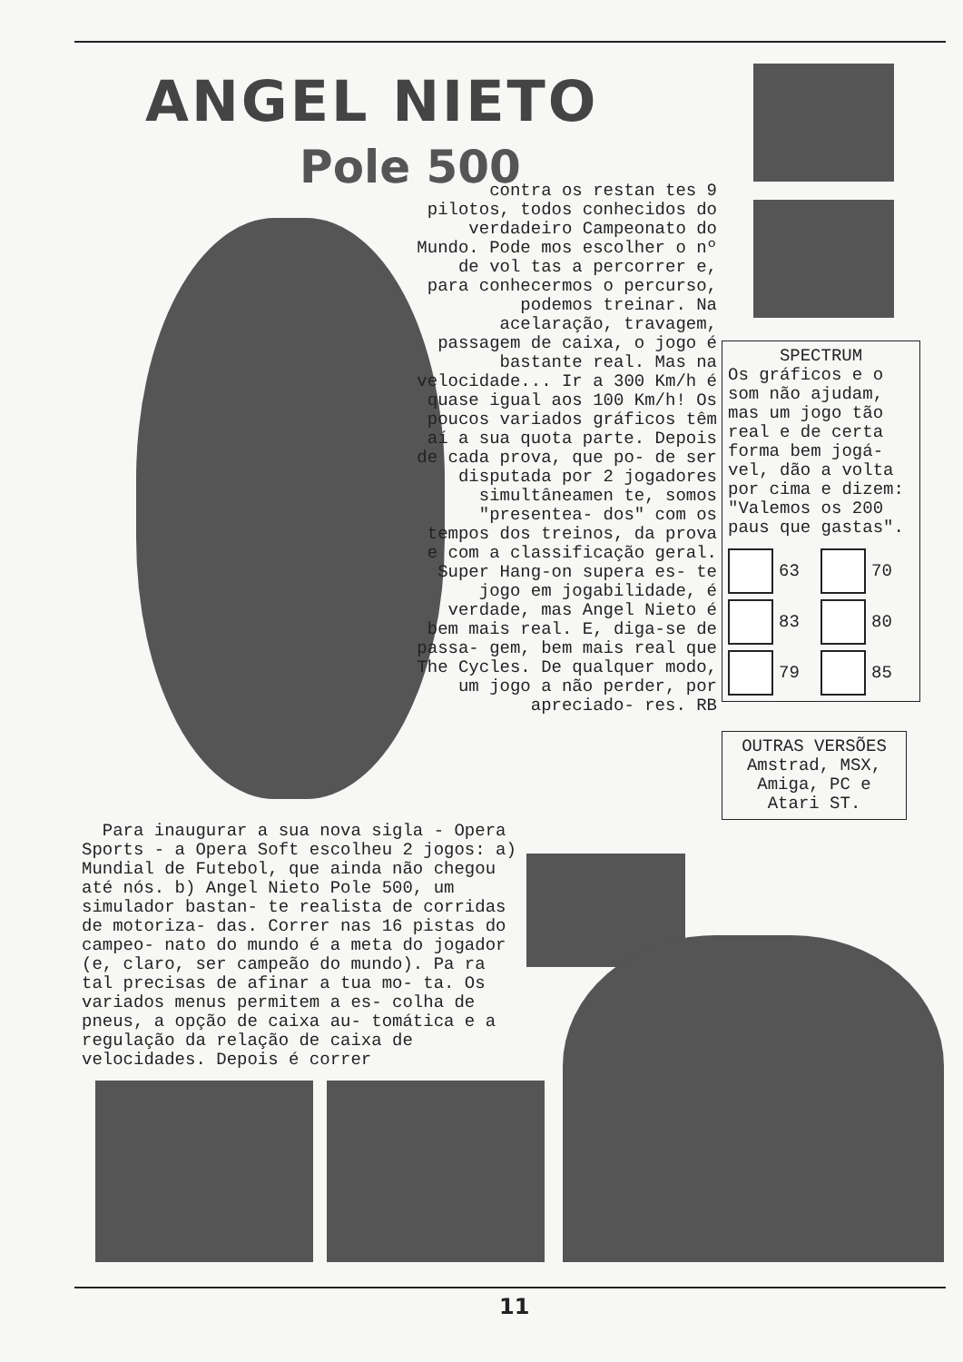ANGEL NIETO
Pole 500
contra os restan tes 9 pilotos, todos conhecidos do verdadeiro Campeonato do Mundo. Pode mos escolher o nº de vol tas a percorrer e, para conhecermos o percurso, podemos treinar. Na acelaração, travagem, passagem de caixa, o jogo é bastante real. Mas na velocidade... Ir a 300 Km/h é quase igual aos 100 Km/h! Os poucos variados gráficos têm aí a sua quota parte. Depois de cada prova, que po- de ser disputada por 2 jogadores simultâneamen te, somos "presentea- dos" com os tempos dos treinos, da prova e com a classificação geral. Super Hang-on supera es- te jogo em jogabilidade, é verdade, mas Angel Nieto é bem mais real. E, diga-se de passa- gem, bem mais real que The Cycles. De qualquer modo, um jogo a não perder, por apreciado- res. RB
Para inaugurar a sua nova sigla - Opera Sports - a Opera Soft escolheu 2 jogos: a) Mundial de Futebol, que ainda não chegou até nós. b) Angel Nieto Pole 500, um simulador bastan- te realista de corridas de motoriza- das. Correr nas 16 pistas do campeo- nato do mundo é a meta do jogador (e, claro, ser campeão do mundo). Pa ra tal precisas de afinar a tua mo- ta. Os variados menus permitem a es- colha de pneus, a opção de caixa au- tomática e a regulação da relação de caixa de velocidades. Depois é correr
SPECTRUM
Os gráficos e o som não ajudam, mas um jogo tão real e de certa forma bem jogá- vel, dão a volta por cima e dizem: "Valemos os 200 paus que gastas".
63
70
83
80
79
85
OUTRAS VERSÕES
Amstrad, MSX, Amiga, PC e Atari ST.
11